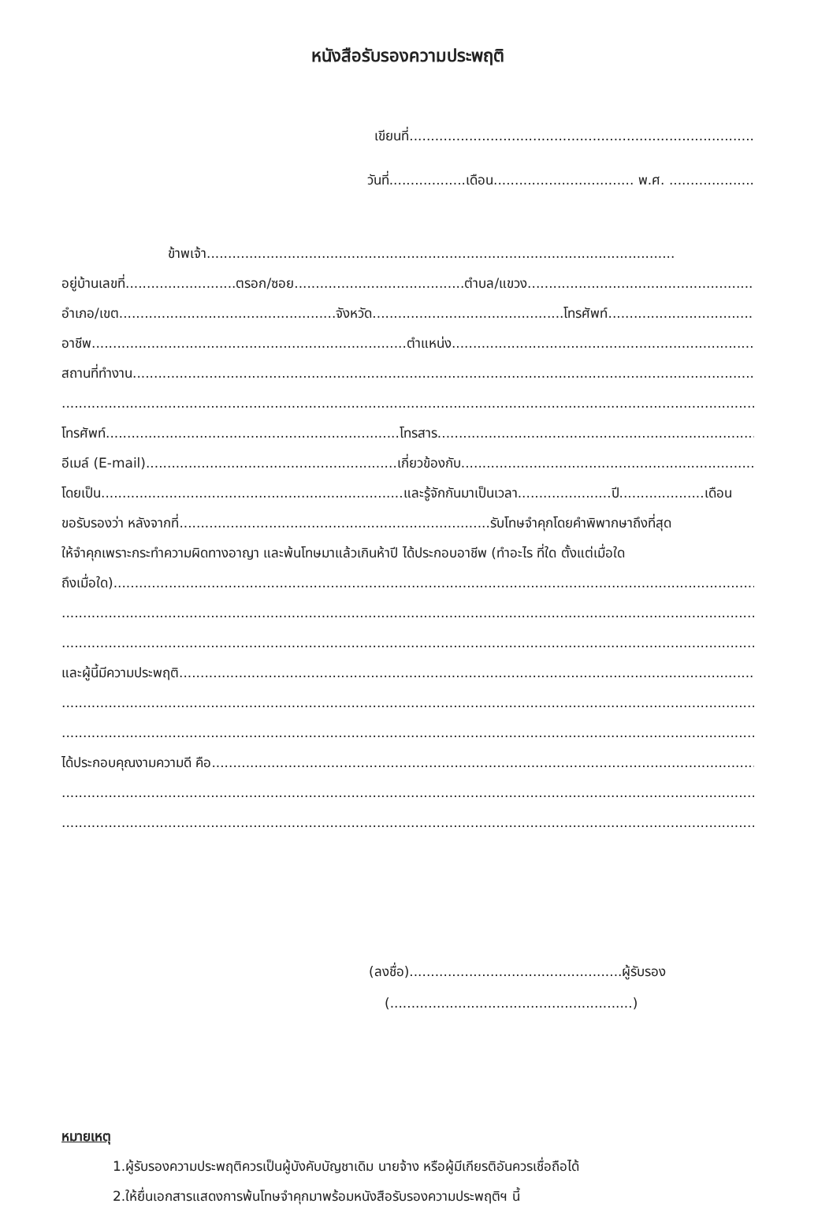หนังสือรับรองความประพฤติ
เขียนที่.................................................................................
วันที่..................เดือน................................. พ.ศ. ....................
ข้าพเจ้า..............................................................................................................
อยู่บ้านเลขที่..........................ตรอก/ซอย........................................ตำบล/แขวง......................................................
อำเภอ/เขต...................................................จังหวัด.............................................โทรศัพท์........................................
อาชีพ..........................................................................ตำแหน่ง.............................................................................
สถานที่ทำงาน.........................................................................................................................................................
.............................................................................................................................................................................
โทรศัพท์.....................................................................โทรสาร...................................................................................
อีเมล์ (E-mail)...........................................................เกี่ยวข้องกับ.............................................................................
โดยเป็น.......................................................................และรู้จักกันมาเป็นเวลา......................ปี....................เดือน
ขอรับรองว่า หลังจากที่.........................................................................รับโทษจำคุกโดยคำพิพากษาถึงที่สุด
ให้จำคุกเพราะกระทำความผิดทางอาญา และพ้นโทษมาแล้วเกินห้าปี ได้ประกอบอาชีพ (ทำอะไร ที่ใด ตั้งแต่เมื่อใด
ถึงเมื่อใด)..............................................................................................................................................................
.............................................................................................................................................................................
.............................................................................................................................................................................
และผู้นี้มีความประพฤติ..............................................................................................................................................
.............................................................................................................................................................................
.............................................................................................................................................................................
ได้ประกอบคุณงามความดี คือ.....................................................................................................................................
.............................................................................................................................................................................
.............................................................................................................................................................................
(ลงชื่อ)..................................................ผู้รับรอง
(.........................................................)
หมายเหตุ
1.ผู้รับรองความประพฤติควรเป็นผู้บังคับบัญชาเดิม นายจ้าง หรือผู้มีเกียรติอันควรเชื่อถือได้
2.ให้ยื่นเอกสารแสดงการพ้นโทษจำคุกมาพร้อมหนังสือรับรองความประพฤติฯ นี้